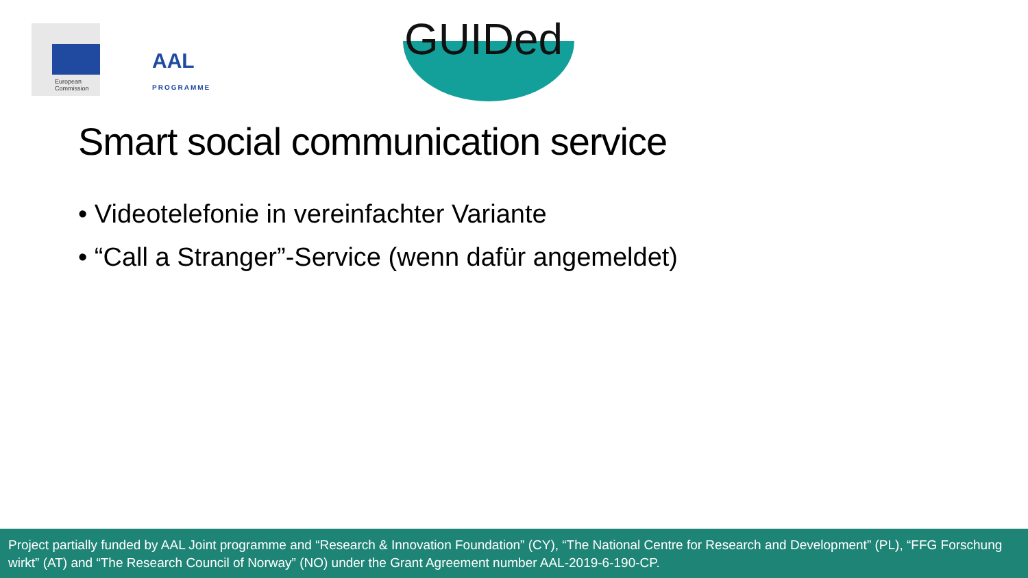European
Commission
AAL
PROGRAMME
GUIDed
Smart social communication service
• Videotelefonie in vereinfachter Variante
• “Call a Stranger”-Service (wenn dafür angemeldet)
Project partially funded by AAL Joint programme and “Research & Innovation Foundation” (CY), “The National Centre for Research and Development” (PL), “FFG Forschung wirkt” (AT) and “The Research Council of Norway” (NO) under the Grant Agreement number AAL-2019-6-190-CP.